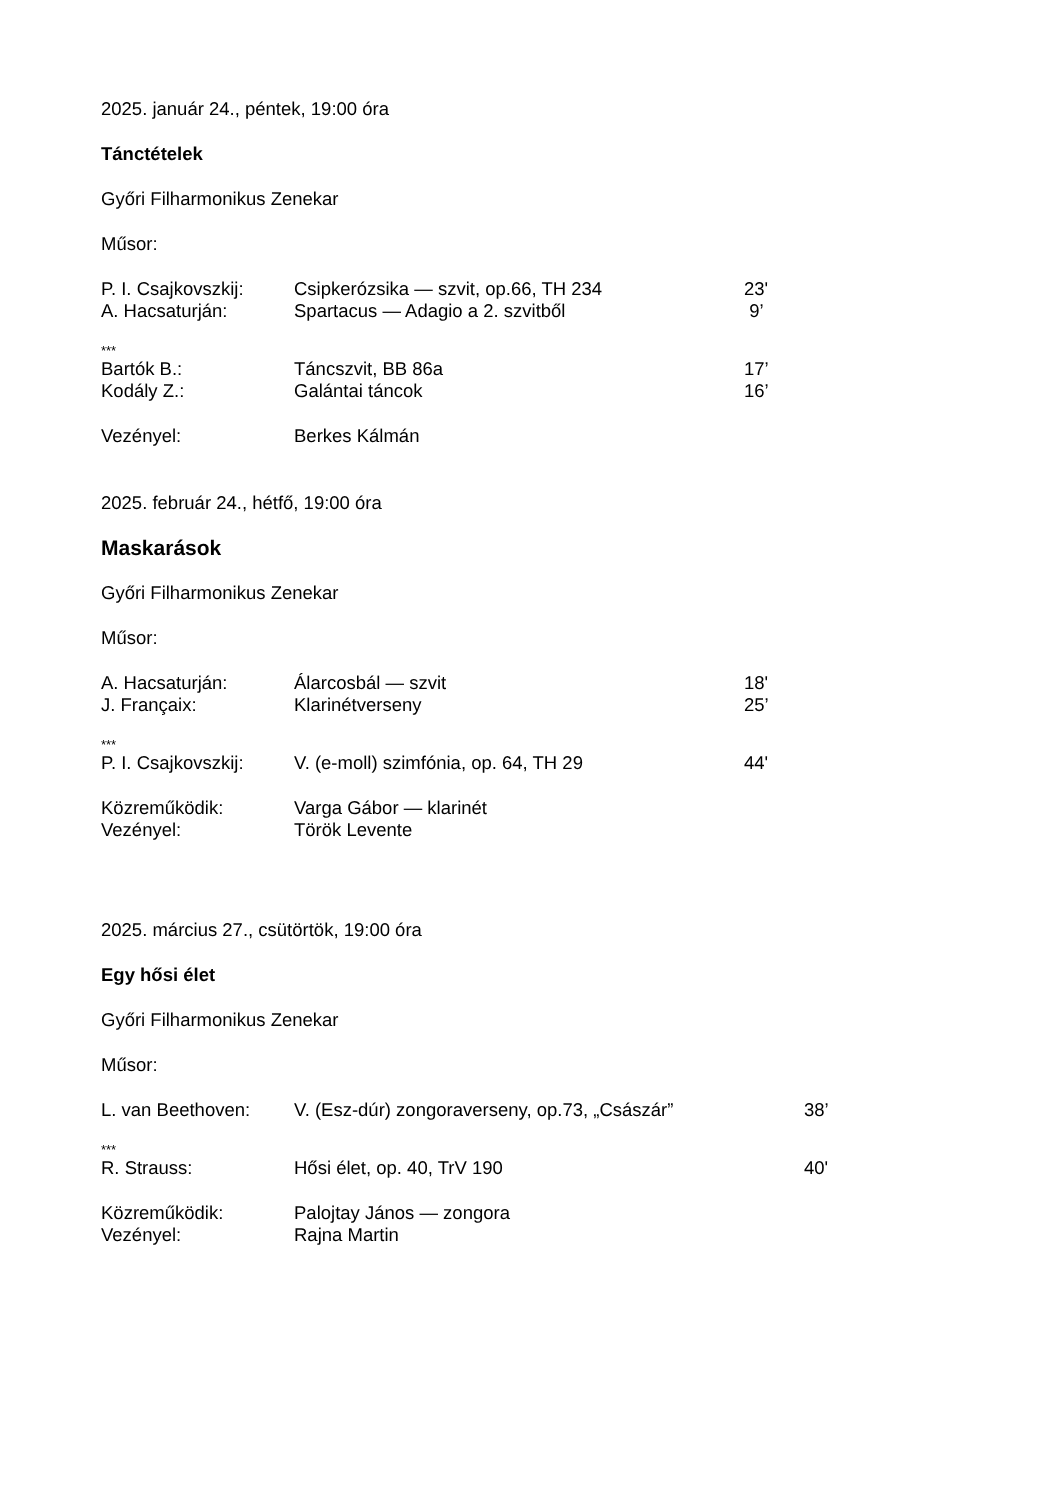2025. január 24., péntek, 19:00 óra
Tánctételek
Győri Filharmonikus Zenekar
Műsor:
| P. I. Csajkovszkij: | Csipkerózsika — szvit, op.66, TH 234 | 23' |
| A. Hacsaturján: | Spartacus — Adagio a 2. szvitből | 9’ |
***
| Bartók B.: | Táncszvit, BB 86a | 17’ |
| Kodály Z.: | Galántai táncok | 16’ |
| Vezényel: | Berkes Kálmán |
2025. február 24., hétfő, 19:00 óra
Maskarások
Győri Filharmonikus Zenekar
Műsor:
| A. Hacsaturján: | Álarcosbál — szvit | 18' |
| J. Françaix: | Klarinétverseny | 25’ |
***
| P. I. Csajkovszkij: | V. (e-moll) szimfónia, op. 64, TH 29 | 44' |
| Közreműködik: | Varga Gábor — klarinét |
| Vezényel: | Török Levente |
2025. március 27., csütörtök, 19:00 óra
Egy hősi élet
Győri Filharmonikus Zenekar
Műsor:
| L. van Beethoven: | V. (Esz-dúr) zongoraverseny, op.73, „Császár” | 38’ |
***
| R. Strauss: | Hősi élet, op. 40, TrV 190 | 40' |
| Közreműködik: | Palojtay János — zongora |
| Vezényel: | Rajna Martin |